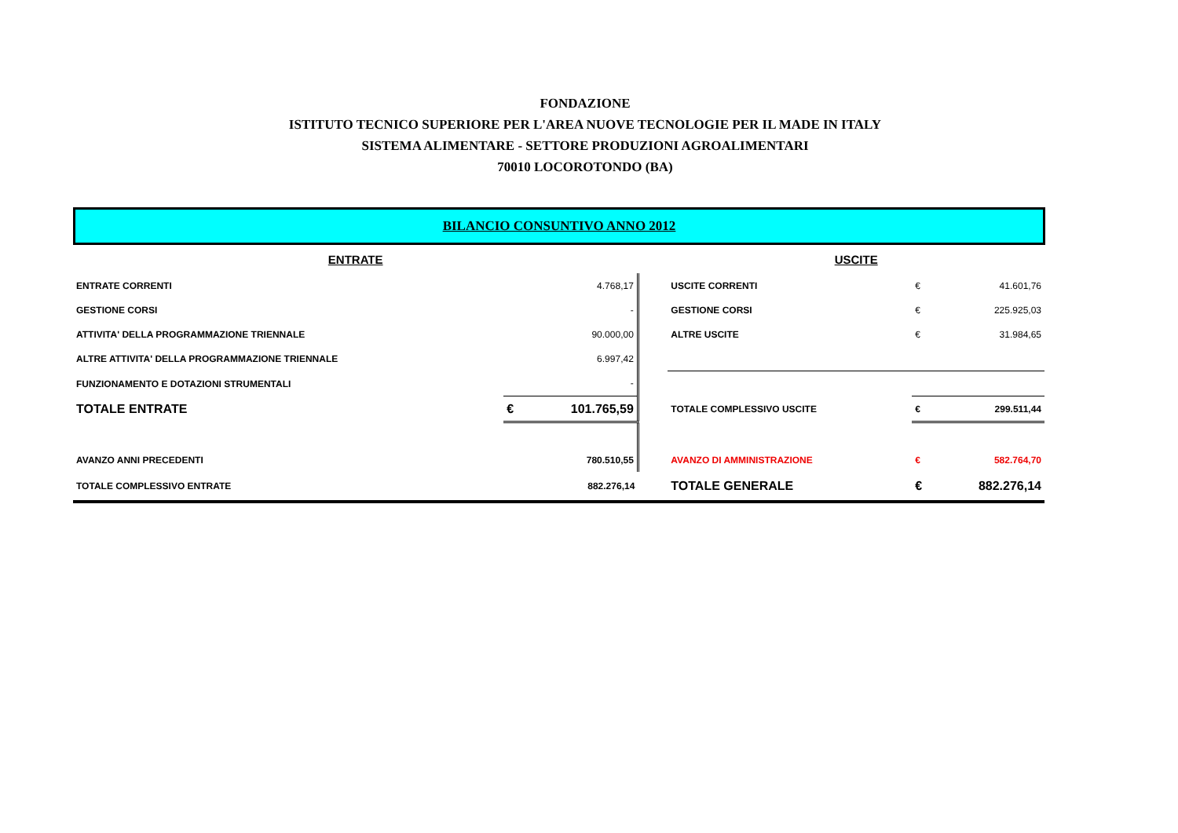FONDAZIONE
ISTITUTO TECNICO SUPERIORE PER L'AREA NUOVE TECNOLOGIE PER IL MADE IN ITALY
SISTEMA ALIMENTARE - SETTORE PRODUZIONI AGROALIMENTARI
70010 LOCOROTONDO (BA)
BILANCIO CONSUNTIVO ANNO 2012
| ENTRATE | | | | USCITE | | |
| ENTRATE CORRENTI | | 4.768,17 | | USCITE CORRENTI | € | 41.601,76 |
| GESTIONE CORSI | | - | | GESTIONE CORSI | € | 225.925,03 |
| ATTIVITA' DELLA PROGRAMMAZIONE TRIENNALE | | 90.000,00 | | ALTRE USCITE | € | 31.984,65 |
| ALTRE ATTIVITA' DELLA PROGRAMMAZIONE TRIENNALE | | 6.997,42 | | | | |
| FUNZIONAMENTO E DOTAZIONI STRUMENTALI | | - | | | | |
| TOTALE ENTRATE | € | 101.765,59 | | TOTALE COMPLESSIVO USCITE | € | 299.511,44 |
| AVANZO ANNI PRECEDENTI | | 780.510,55 | | AVANZO DI AMMINISTRAZIONE | € | 582.764,70 |
| TOTALE COMPLESSIVO ENTRATE | | 882.276,14 | | TOTALE GENERALE | € | 882.276,14 |